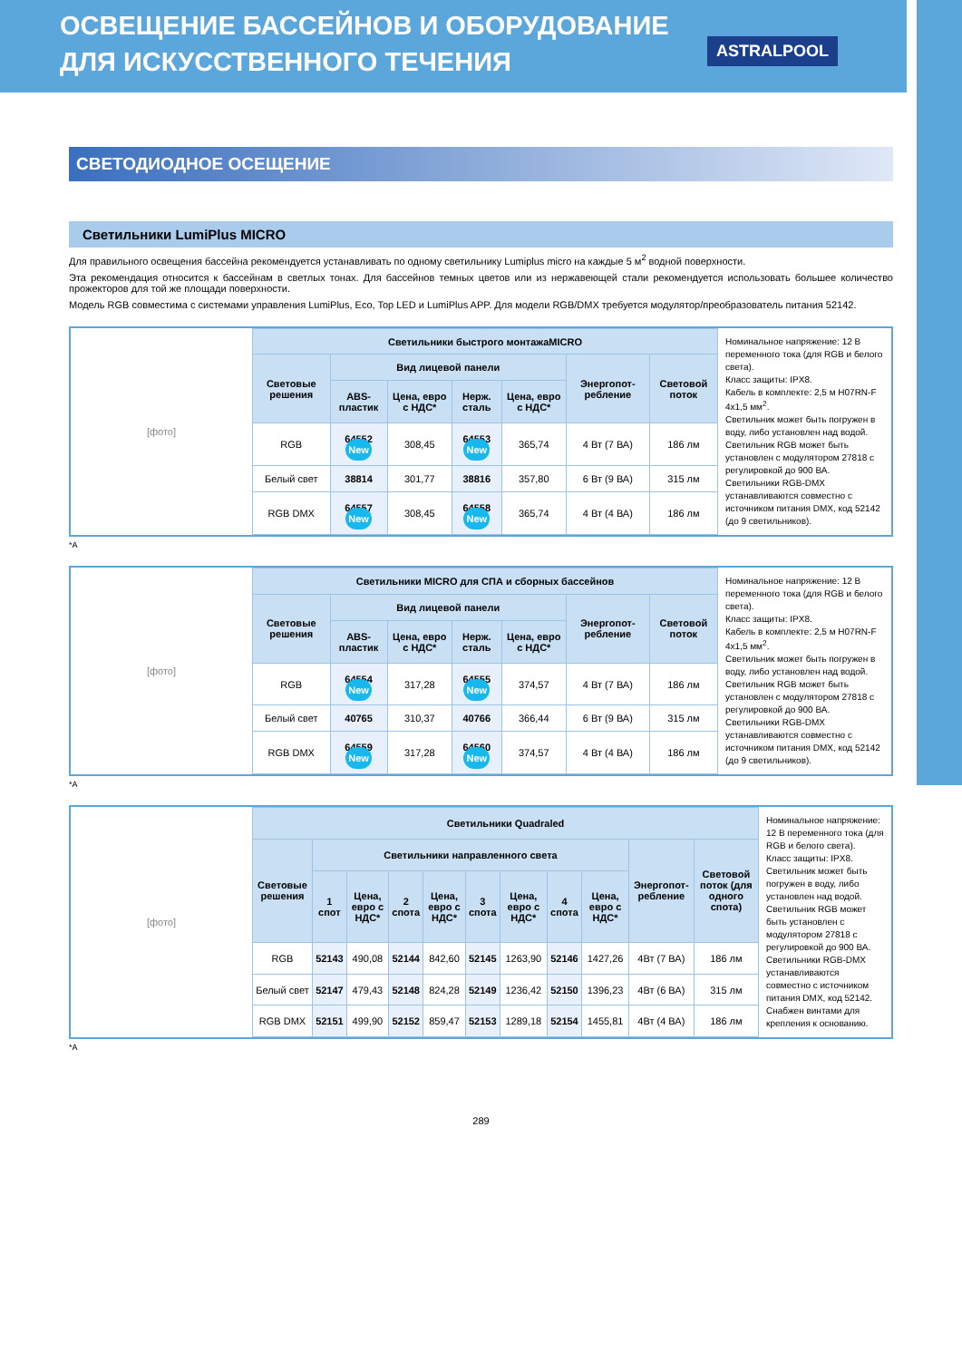ОСВЕЩЕНИЕ БАССЕЙНОВ И ОБОРУДОВАНИЕ
ДЛЯ ИСКУССТВЕННОГО ТЕЧЕНИЯ
ASTRALPOOL
СВЕТОДИОДНОЕ ОСЕЩЕНИЕ
Светильники LumiPlus MICRO
Для правильного освещения бассейна рекомендуется устанавливать по одному светильнику Lumiplus micro на каждые 5 м<sup>2</sup> водной поверхности.
Эта рекомендация относится к бассейнам в светлых тонах. Для бассейнов темных цветов или из нержавеющей стали рекомендуется использовать большее количество прожекторов для той же площади поверхности.
Модель RGB совместима с системами управления LumiPlus, Eco, Top LED и LumiPlus APP. Для модели RGB/DMX требуется модулятор/преобразователь питания 52142.
[фото]
| Светильники быстрого монтажаMICRO | | | | | | |
| --- | --- | --- | --- | --- | --- | --- |
| Световые решения | Вид лицевой панели | | | | Энергопот-ребление | Световой поток |
| | ABS-пластик | Цена, евро с НДС* | Нерж. сталь | Цена, евро с НДС* | | |
| RGB | 64552 New | 308,45 | 64553 New | 365,74 | 4 Вт (7 ВА) | 186 лм |
| Белый свет | 38814 | 301,77 | 38816 | 357,80 | 6 Вт (9 ВА) | 315 лм |
| RGB DMX | 64557 New | 308,45 | 64558 New | 365,74 | 4 Вт (4 ВА) | 186 лм |
Номинальное напряжение: 12 В переменного тока (для RGB и белого света).
Класс защиты: IPX8.
Кабель в комплекте: 2,5 м H07RN-F 4x1,5 мм<sup>2</sup>.
Светильник может быть погружен в воду, либо установлен над водой.
Светильник RGB может быть установлен с модулятором 27818 с регулировкой до 900 ВА.
Светильники RGB-DMX устанавливаются совместно с источником питания DMX, код 52142 (до 9 светильников).
*A
[фото]
| Светильники MICRO для СПА и сборных бассейнов | | | | | | |
| --- | --- | --- | --- | --- | --- | --- |
| Световые решения | Вид лицевой панели | | | | Энергопот-ребление | Световой поток |
| | ABS-пластик | Цена, евро с НДС* | Нерж. сталь | Цена, евро с НДС* | | |
| RGB | 64554 New | 317,28 | 64555 New | 374,57 | 4 Вт (7 ВА) | 186 лм |
| Белый свет | 40765 | 310,37 | 40766 | 366,44 | 6 Вт (9 ВА) | 315 лм |
| RGB DMX | 64559 New | 317,28 | 64560 New | 374,57 | 4 Вт (4 ВА) | 186 лм |
Номинальное напряжение: 12 В переменного тока (для RGB и белого света).
Класс защиты: IPX8.
Кабель в комплекте: 2,5 м H07RN-F 4x1,5 мм<sup>2</sup>.
Светильник может быть погружен в воду, либо установлен над водой.
Светильник RGB может быть установлен с модулятором 27818 с регулировкой до 900 ВА.
Светильники RGB-DMX устанавливаются совместно с источником питания DMX, код 52142 (до 9 светильников).
*A
[фото]
| Светильники Quadraled | | | | | | | | | | |
| --- | --- | --- | --- | --- | --- | --- | --- | --- | --- | --- |
| Световые решения | Светильники направленного света | | | | | | | | Энергопот-ребление | Световой поток (для одного спота) |
| | 1 спот | Цена, евро с НДС* | 2 спота | Цена, евро с НДС* | 3 спота | Цена, евро с НДС* | 4 спота | Цена, евро с НДС* | | |
| RGB | 52143 | 490,08 | 52144 | 842,60 | 52145 | 1263,90 | 52146 | 1427,26 | 4Вт (7 ВА) | 186 лм |
| Белый свет | 52147 | 479,43 | 52148 | 824,28 | 52149 | 1236,42 | 52150 | 1396,23 | 4Вт (6 ВА) | 315 лм |
| RGB DMX | 52151 | 499,90 | 52152 | 859,47 | 52153 | 1289,18 | 52154 | 1455,81 | 4Вт (4 ВА) | 186 лм |
Номинальное напряжение: 12 В переменного тока (для RGB и белого света).
Класс защиты: IPX8.
Светильник может быть погружен в воду, либо установлен над водой.
Светильник RGB может быть установлен с модулятором 27818 с регулировкой до 900 ВА.
Светильники RGB-DMX устанавливаются совместно с источником питания DMX, код 52142.
Снабжен винтами для крепления к основанию.
*A
289